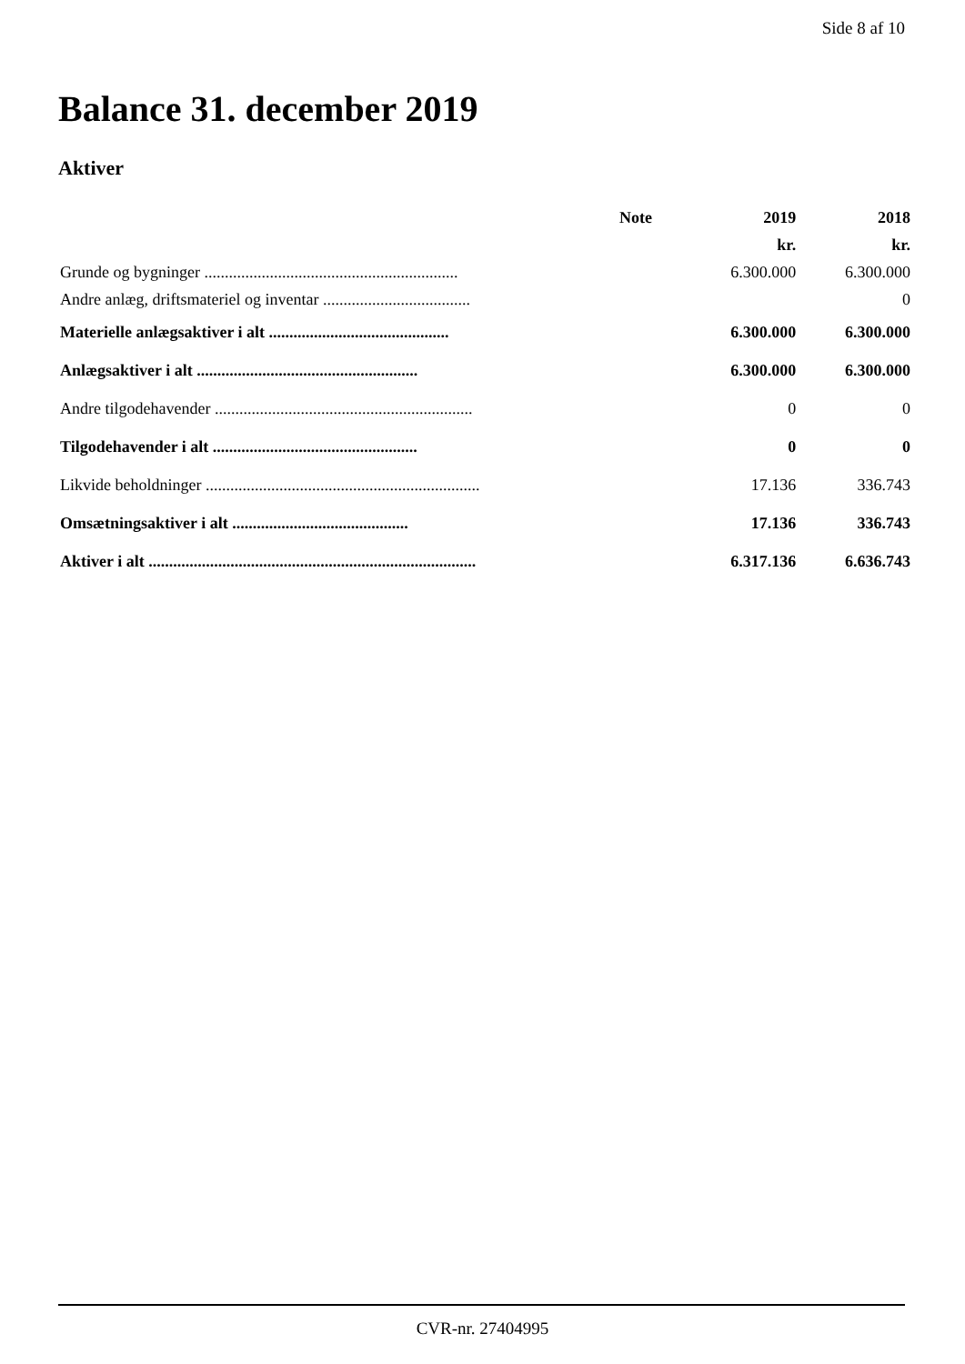Side 8 af 10
Balance 31. december 2019
Aktiver
| | Note | 2019 | 2018 |
| --- | --- | --- | --- |
| | | kr. | kr. |
| Grunde og bygninger .............................................................. | | 6.300.000 | 6.300.000 |
| Andre anlæg, driftsmateriel og inventar .................................... | | | 0 |
| Materielle anlægsaktiver i alt ............................................ | | 6.300.000 | 6.300.000 |
| Anlægsaktiver i alt ...................................................... | | 6.300.000 | 6.300.000 |
| Andre tilgodehavender ............................................................... | | 0 | 0 |
| Tilgodehavender i alt .................................................. | | 0 | 0 |
| Likvide beholdninger ................................................................... | | 17.136 | 336.743 |
| Omsætningsaktiver i alt ........................................... | | 17.136 | 336.743 |
| Aktiver i alt ................................................................................ | | 6.317.136 | 6.636.743 |
CVR-nr. 27404995